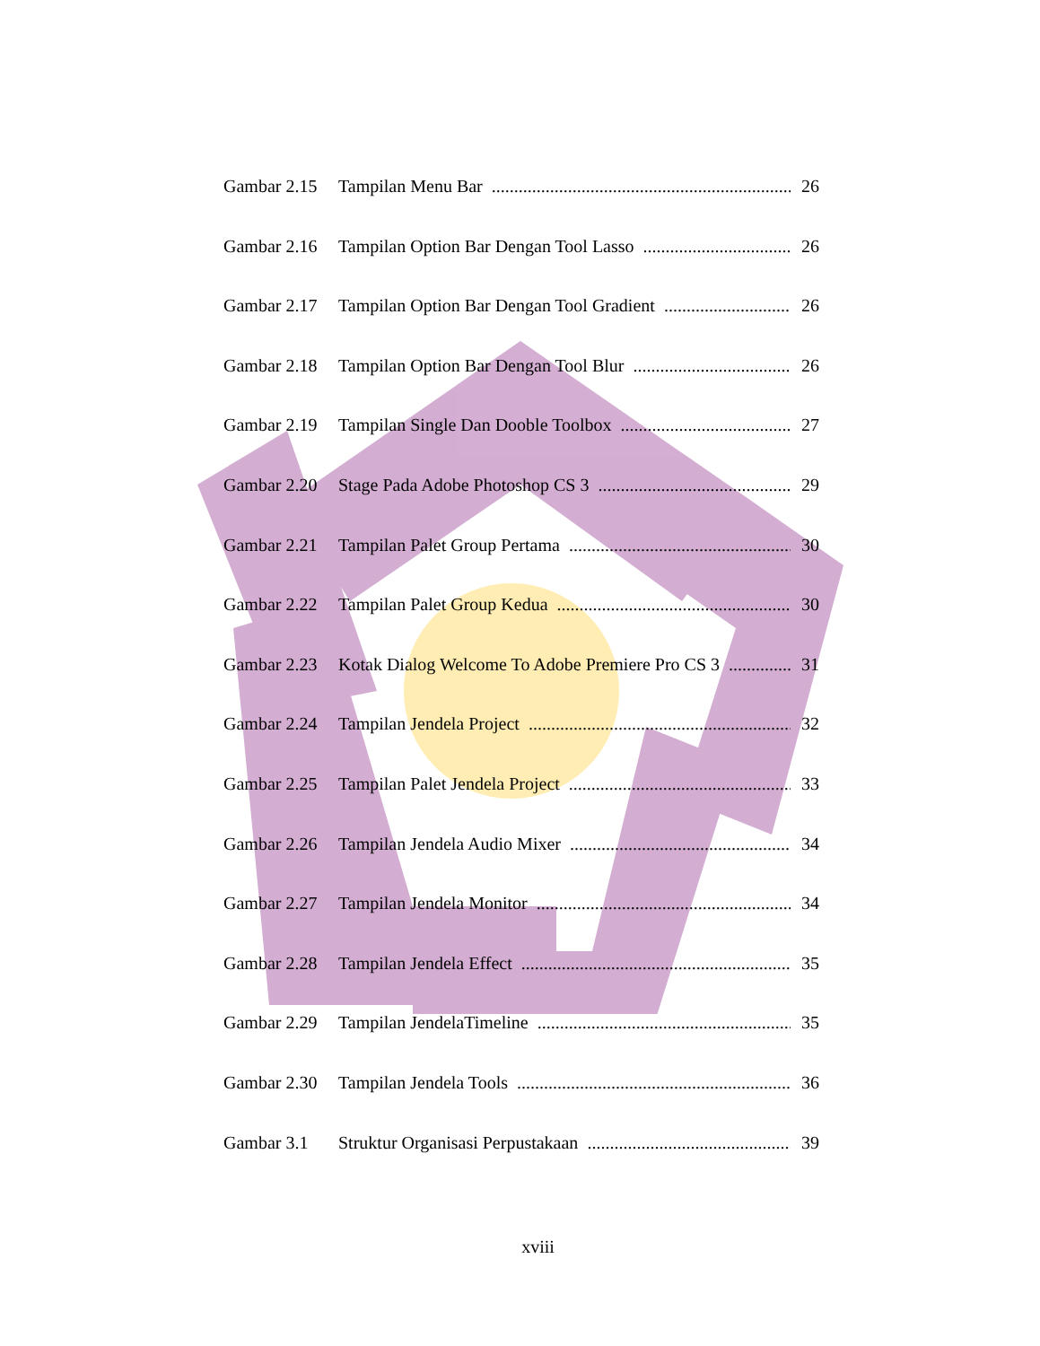Gambar 2.15 Tampilan Menu Bar 26
Gambar 2.16 Tampilan Option Bar Dengan Tool Lasso 26
Gambar 2.17 Tampilan Option Bar Dengan Tool Gradient 26
Gambar 2.18 Tampilan Option Bar Dengan Tool Blur 26
Gambar 2.19 Tampilan Single Dan Dooble Toolbox 27
Gambar 2.20 Stage Pada Adobe Photoshop CS 3 29
Gambar 2.21 Tampilan Palet Group Pertama 30
Gambar 2.22 Tampilan Palet Group Kedua 30
Gambar 2.23 Kotak Dialog Welcome To Adobe Premiere Pro CS 3 31
Gambar 2.24 Tampilan Jendela Project 32
Gambar 2.25 Tampilan Palet Jendela Project 33
Gambar 2.26 Tampilan Jendela Audio Mixer 34
Gambar 2.27 Tampilan Jendela Monitor 34
Gambar 2.28 Tampilan Jendela Effect 35
Gambar 2.29 Tampilan JendelaTimeline 35
Gambar 2.30 Tampilan Jendela Tools 36
Gambar 3.1 Struktur Organisasi Perpustakaan 39
xviii